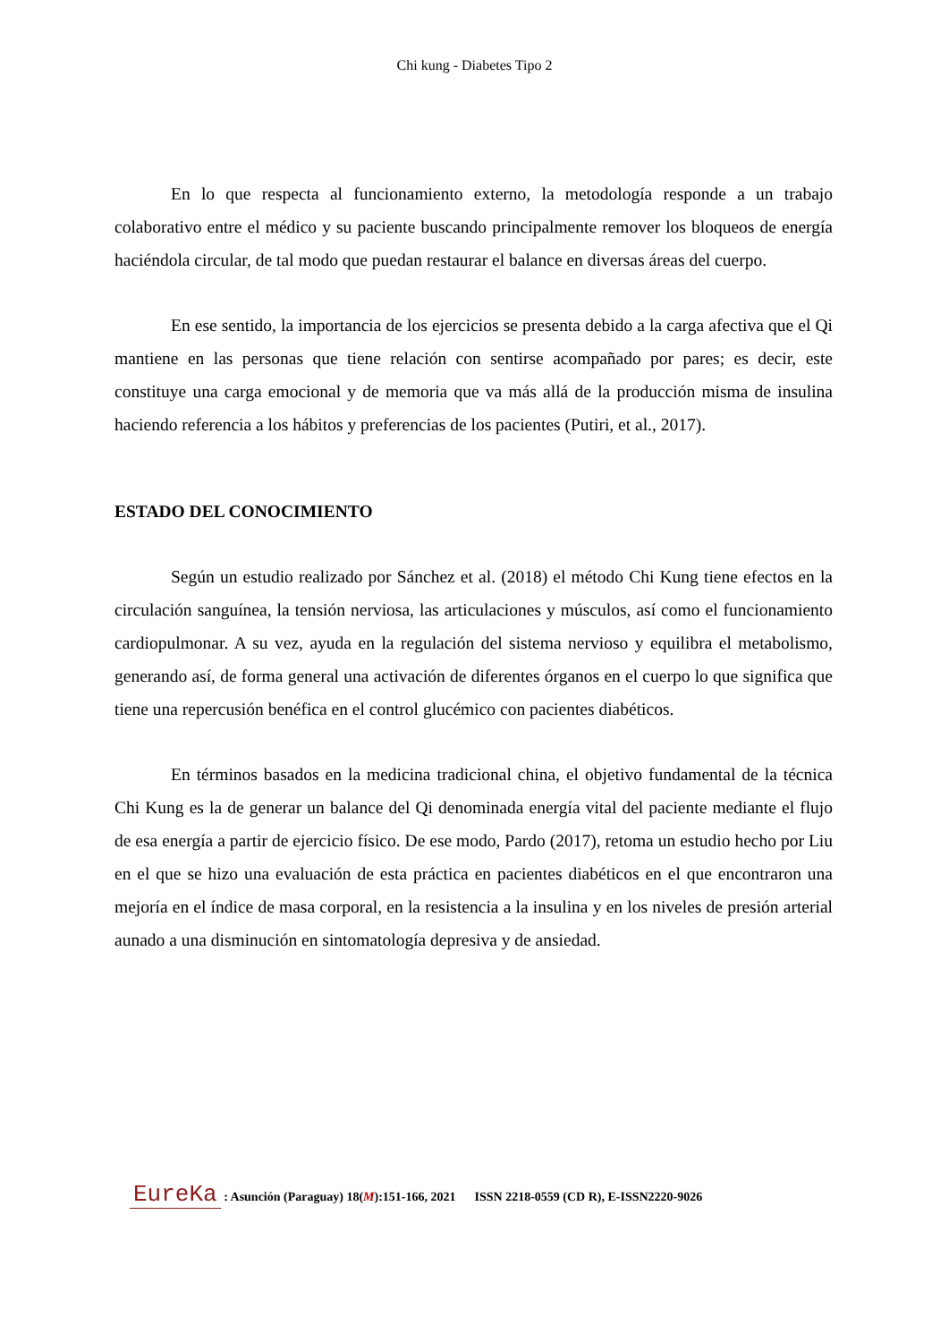Chi kung - Diabetes Tipo 2
En lo que respecta al funcionamiento externo, la metodología responde a un trabajo colaborativo entre el médico y su paciente buscando principalmente remover los bloqueos de energía haciéndola circular, de tal modo que puedan restaurar el balance en diversas áreas del cuerpo.
En ese sentido, la importancia de los ejercicios se presenta debido a la carga afectiva que el Qi mantiene en las personas que tiene relación con sentirse acompañado por pares; es decir, este constituye una carga emocional y de memoria que va más allá de la producción misma de insulina haciendo referencia a los hábitos y preferencias de los pacientes (Putiri, et al., 2017).
ESTADO DEL CONOCIMIENTO
Según un estudio realizado por Sánchez et al. (2018) el método Chi Kung tiene efectos en la circulación sanguínea, la tensión nerviosa, las articulaciones y músculos, así como el funcionamiento cardiopulmonar. A su vez, ayuda en la regulación del sistema nervioso y equilibra el metabolismo, generando así, de forma general una activación de diferentes órganos en el cuerpo lo que significa que tiene una repercusión benéfica en el control glucémico con pacientes diabéticos.
En términos basados en la medicina tradicional china, el objetivo fundamental de la técnica Chi Kung es la de generar un balance del Qi denominada energía vital del paciente mediante el flujo de esa energía a partir de ejercicio físico. De ese modo, Pardo (2017), retoma un estudio hecho por Liu en el que se hizo una evaluación de esta práctica en pacientes diabéticos en el que encontraron una mejoría en el índice de masa corporal, en la resistencia a la insulina y en los niveles de presión arterial aunado a una disminución en sintomatología depresiva y de ansiedad.
EureKa : Asunción (Paraguay) 18(M):151-166, 2021 ISSN 2218-0559 (CD R), E-ISSN2220-9026